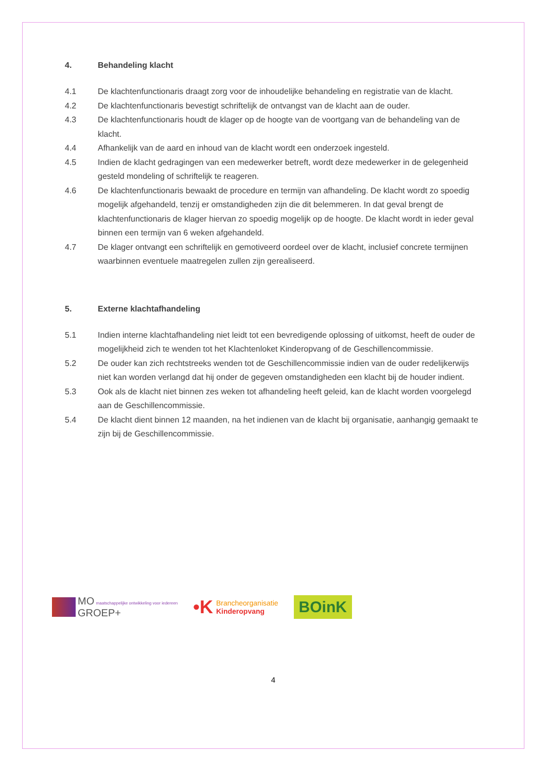4. Behandeling klacht
4.1 De klachtenfunctionaris draagt zorg voor de inhoudelijke behandeling en registratie van de klacht.
4.2 De klachtenfunctionaris bevestigt schriftelijk de ontvangst van de klacht aan de ouder.
4.3 De klachtenfunctionaris houdt de klager op de hoogte van de voortgang van de behandeling van de klacht.
4.4 Afhankelijk van de aard en inhoud van de klacht wordt een onderzoek ingesteld.
4.5 Indien de klacht gedragingen van een medewerker betreft, wordt deze medewerker in de gelegenheid gesteld mondeling of schriftelijk te reageren.
4.6 De klachtenfunctionaris bewaakt de procedure en termijn van afhandeling. De klacht wordt zo spoedig mogelijk afgehandeld, tenzij er omstandigheden zijn die dit belemmeren. In dat geval brengt de klachtenfunctionaris de klager hiervan zo spoedig mogelijk op de hoogte. De klacht wordt in ieder geval binnen een termijn van 6 weken afgehandeld.
4.7 De klager ontvangt een schriftelijk en gemotiveerd oordeel over de klacht, inclusief concrete termijnen waarbinnen eventuele maatregelen zullen zijn gerealiseerd.
5. Externe klachtafhandeling
5.1 Indien interne klachtafhandeling niet leidt tot een bevredigende oplossing of uitkomst, heeft de ouder de mogelijkheid zich te wenden tot het Klachtenloket Kinderopvang of de Geschillencommissie.
5.2 De ouder kan zich rechtstreeks wenden tot de Geschillencommissie indien van de ouder redelijkerwijs niet kan worden verlangd dat hij onder de gegeven omstandigheden een klacht bij de houder indient.
5.3 Ook als de klacht niet binnen zes weken tot afhandeling heeft geleid, kan de klacht worden voorgelegd aan de Geschillencommissie.
5.4 De klacht dient binnen 12 maanden, na het indienen van de klacht bij organisatie, aanhangig gemaakt te zijn bij de Geschillencommissie.
MO maatschappelijke ontwikkeling voor iedereen
GROEP+
•K
Brancheorganisatie
Kinderopvang
BOinK
4